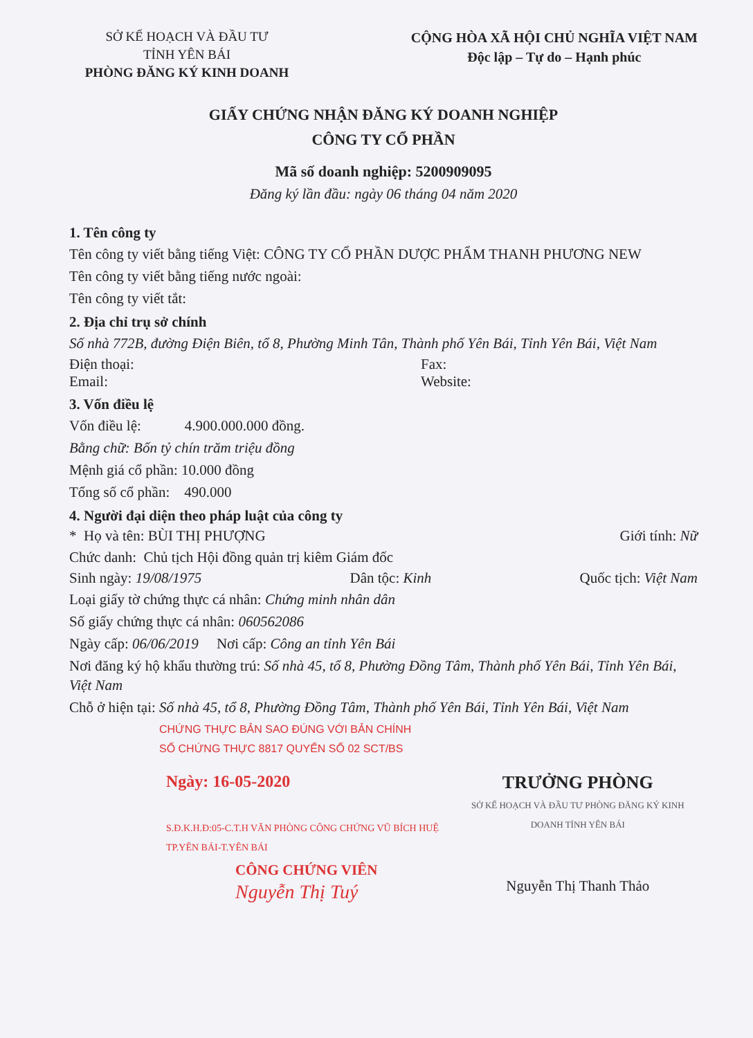SỞ KẾ HOẠCH VÀ ĐẦU TƯ
TỈNH YÊN BÁI
PHÒNG ĐĂNG KÝ KINH DOANH
CỘNG HÒA XÃ HỘI CHỦ NGHĨA VIỆT NAM
Độc lập – Tự do – Hạnh phúc
GIẤY CHỨNG NHẬN ĐĂNG KÝ DOANH NGHIỆP
CÔNG TY CỔ PHẦN
Mã số doanh nghiệp: 5200909095
Đăng ký lần đầu: ngày 06 tháng 04 năm 2020
1. Tên công ty
Tên công ty viết bằng tiếng Việt: CÔNG TY CỔ PHẦN DƯỢC PHẨM THANH PHƯƠNG NEW
Tên công ty viết bằng tiếng nước ngoài:
Tên công ty viết tắt:
2. Địa chỉ trụ sở chính
Số nhà 772B, đường Điện Biên, tổ 8, Phường Minh Tân, Thành phố Yên Bái, Tỉnh Yên Bái, Việt Nam
Điện thoại: Fax:
Email: Website:
3. Vốn điều lệ
Vốn điều lệ: 4.900.000.000 đồng.
Bằng chữ: Bốn tỷ chín trăm triệu đồng
Mệnh giá cổ phần: 10.000 đồng
Tổng số cổ phần: 490.000
4. Người đại diện theo pháp luật của công ty
* Họ và tên: BÙI THỊ PHƯỢNG Giới tính: Nữ
Chức danh: Chủ tịch Hội đồng quản trị kiêm Giám đốc
Sinh ngày: 19/08/1975 Dân tộc: Kinh Quốc tịch: Việt Nam
Loại giấy tờ chứng thực cá nhân: Chứng minh nhân dân
Số giấy chứng thực cá nhân: 060562086
Ngày cấp: 06/06/2019 Nơi cấp: Công an tỉnh Yên Bái
Nơi đăng ký hộ khẩu thường trú: Số nhà 45, tổ 8, Phường Đồng Tâm, Thành phố Yên Bái, Tỉnh Yên Bái, Việt Nam
Chỗ ở hiện tại: Số nhà 45, tổ 8, Phường Đồng Tâm, Thành phố Yên Bái, Tỉnh Yên Bái, Việt Nam
CHỨNG THỰC BẢN SAO ĐÚNG VỚI BẢN CHÍNH
SỐ CHỨNG THỰC 8817 QUYỂN SỐ 02 SCT/BS
Ngày: 16-05-2020
S.Đ.K.H.Đ:05-C.T.H VĂN PHÒNG CÔNG CHỨNG VŨ BÍCH HUỆ TP.YÊN BÁI-T.YÊN BÁI
CÔNG CHỨNG VIÊN
Nguyễn Thị Tuý
TRƯỞNG PHÒNG
SỞ KẾ HOẠCH VÀ ĐẦU TƯ PHÒNG ĐĂNG KÝ KINH DOANH TỈNH YÊN BÁI
Nguyễn Thị Thanh Thảo